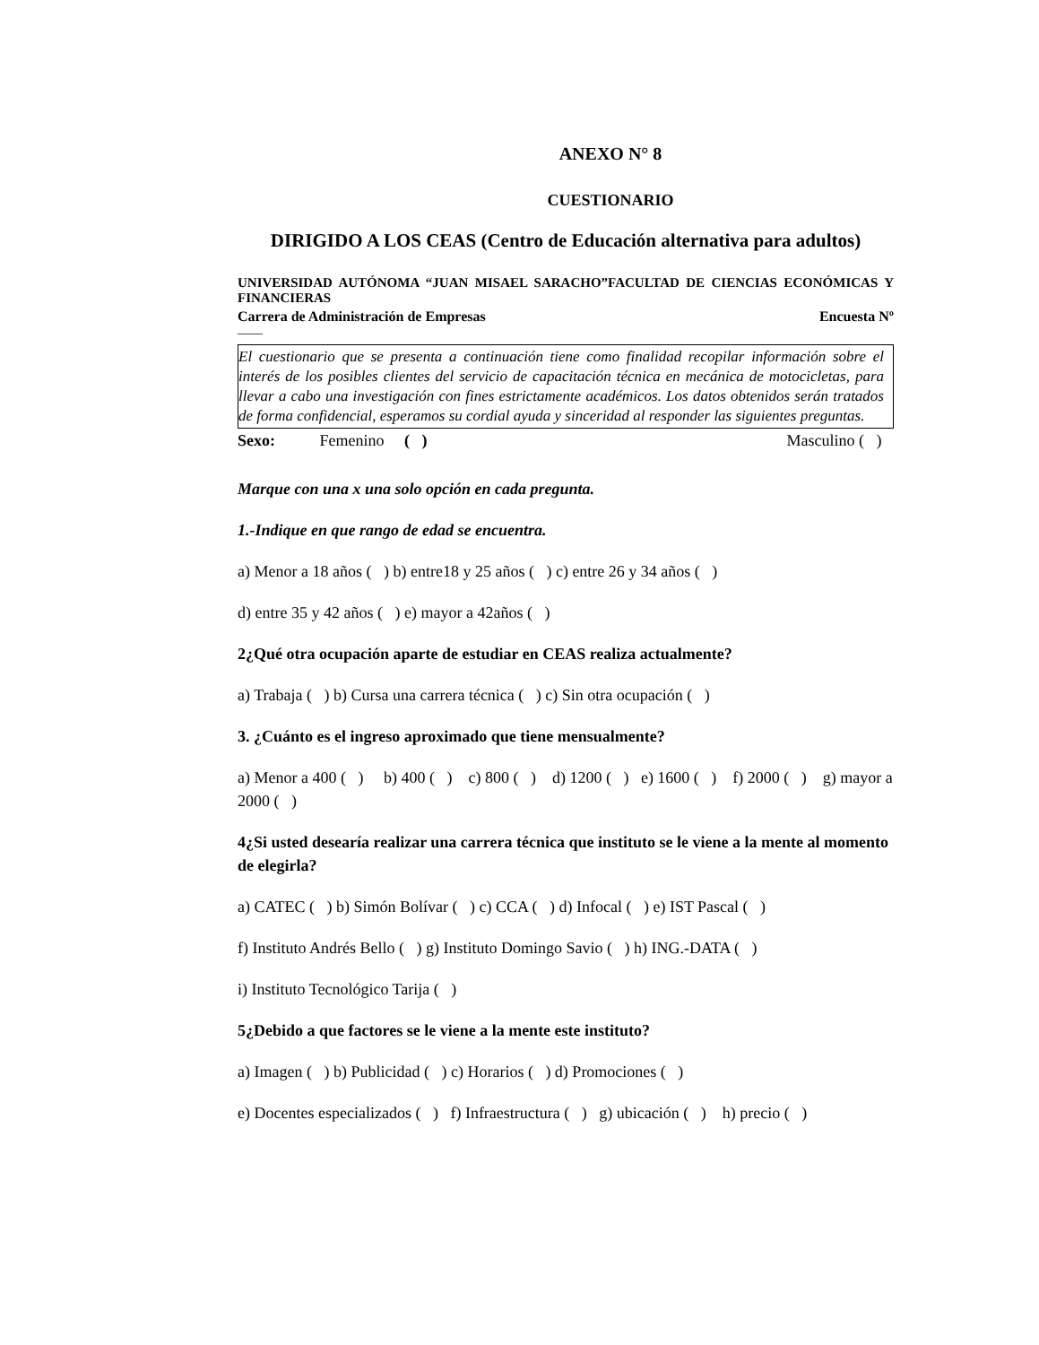ANEXO N° 8
CUESTIONARIO
DIRIGIDO A LOS CEAS (Centro de Educación alternativa para adultos)
UNIVERSIDAD AUTÓNOMA “JUAN MISAEL SARACHO”FACULTAD DE CIENCIAS ECONÓMICAS Y FINANCIERAS
Carrera de Administración de Empresas Encuesta Nº
____
El cuestionario que se presenta a continuación tiene como finalidad recopilar información sobre el interés de los posibles clientes del servicio de capacitación técnica en mecánica de motocicletas, para llevar a cabo una investigación con fines estrictamente académicos. Los datos obtenidos serán tratados de forma confidencial, esperamos su cordial ayuda y sinceridad al responder las siguientes preguntas.
Sexo: Femenino ( ) Masculino ( )
Marque con una x una solo opción en cada pregunta.
1.-Indique en que rango de edad se encuentra.
a) Menor a 18 años ( ) b) entre18 y 25 años ( ) c) entre 26 y 34 años ( )
d) entre 35 y 42 años ( ) e) mayor a 42años ( )
2¿Qué otra ocupación aparte de estudiar en CEAS realiza actualmente?
a) Trabaja ( ) b) Cursa una carrera técnica ( ) c) Sin otra ocupación ( )
3. ¿Cuánto es el ingreso aproximado que tiene mensualmente?
a) Menor a 400 ( ) b) 400 ( ) c) 800 ( ) d) 1200 ( ) e) 1600 ( ) f) 2000 ( ) g) mayor a 2000 ( )
4¿Si usted desearía realizar una carrera técnica que instituto se le viene a la mente al momento de elegirla?
a) CATEC ( ) b) Simón Bolívar ( ) c) CCA ( ) d) Infocal ( ) e) IST Pascal ( )
f) Instituto Andrés Bello ( ) g) Instituto Domingo Savio ( ) h) ING.-DATA ( )
i) Instituto Tecnológico Tarija ( )
5¿Debido a que factores se le viene a la mente este instituto?
a) Imagen ( ) b) Publicidad ( ) c) Horarios ( ) d) Promociones ( )
e) Docentes especializados ( ) f) Infraestructura ( ) g) ubicación ( ) h) precio ( )